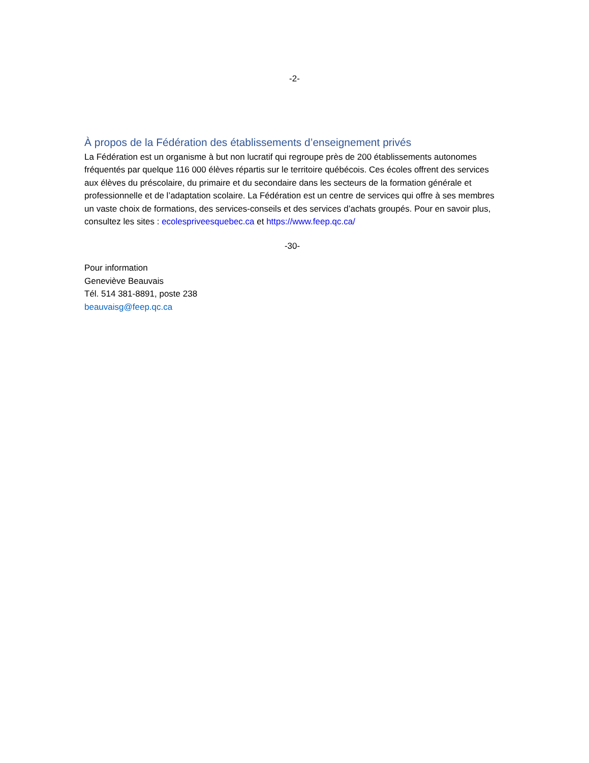-2-
À propos de la Fédération des établissements d’enseignement privés
La Fédération est un organisme à but non lucratif qui regroupe près de 200 établissements autonomes fréquentés par quelque 116 000 élèves répartis sur le territoire québécois. Ces écoles offrent des services aux élèves du préscolaire, du primaire et du secondaire dans les secteurs de la formation générale et professionnelle et de l’adaptation scolaire. La Fédération est un centre de services qui offre à ses membres un vaste choix de formations, des services-conseils et des services d’achats groupés. Pour en savoir plus, consultez les sites : ecolespriveesquebec.ca et https://www.feep.qc.ca/
-30-
Pour information
Geneviève Beauvais
Tél. 514 381-8891, poste 238
beauvaisg@feep.qc.ca